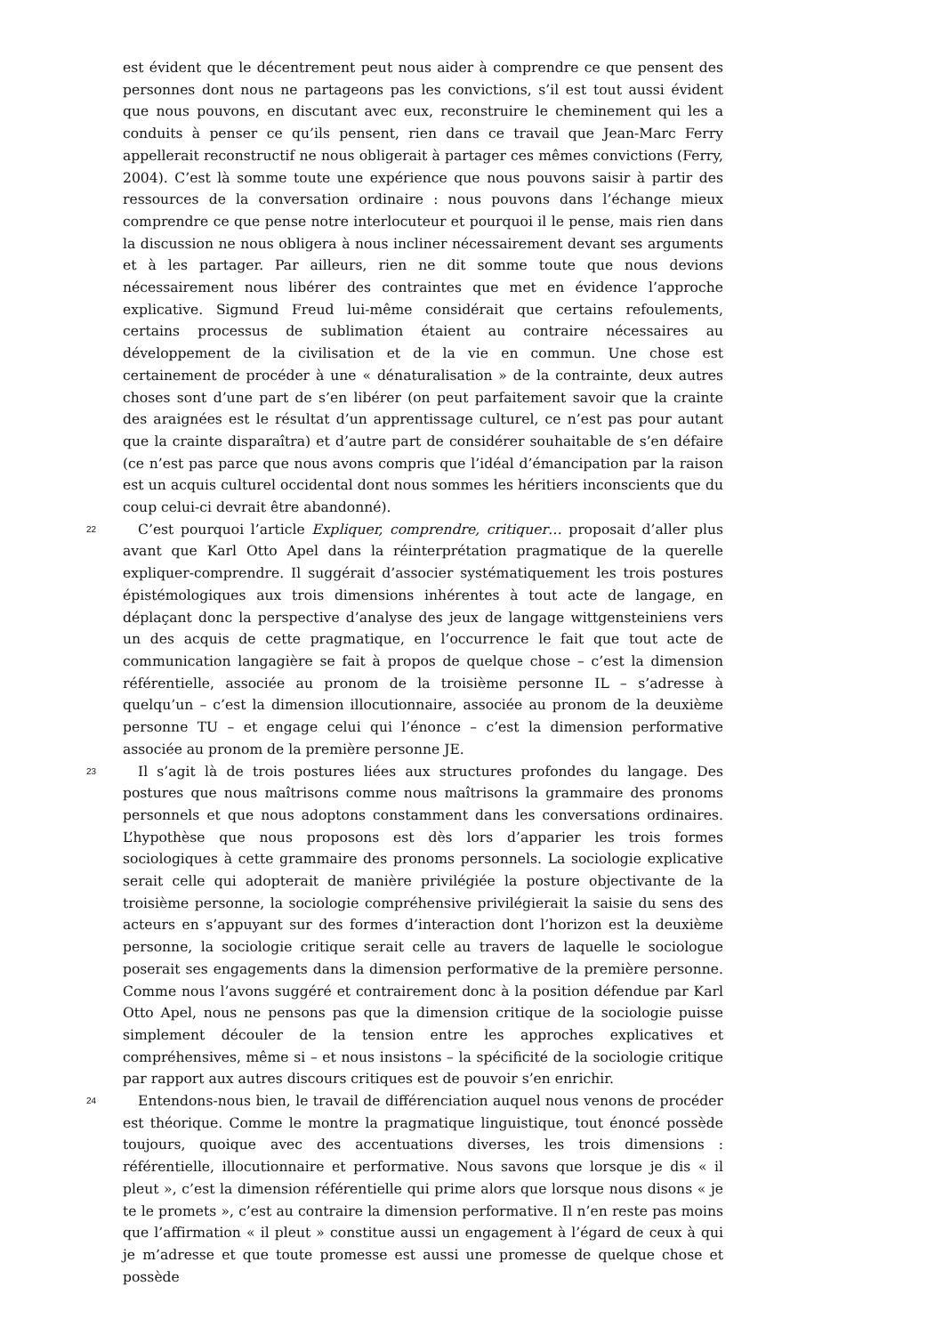est évident que le décentrement peut nous aider à comprendre ce que pensent des personnes dont nous ne partageons pas les convictions, s’il est tout aussi évident que nous pouvons, en discutant avec eux, reconstruire le cheminement qui les a conduits à penser ce qu’ils pensent, rien dans ce travail que Jean-Marc Ferry appellerait reconstructif ne nous obligerait à partager ces mêmes convictions (Ferry, 2004). C’est là somme toute une expérience que nous pouvons saisir à partir des ressources de la conversation ordinaire : nous pouvons dans l’échange mieux comprendre ce que pense notre interlocuteur et pourquoi il le pense, mais rien dans la discussion ne nous obligera à nous incliner nécessairement devant ses arguments et à les partager. Par ailleurs, rien ne dit somme toute que nous devions nécessairement nous libérer des contraintes que met en évidence l’approche explicative. Sigmund Freud lui-même considérait que certains refoulements, certains processus de sublimation étaient au contraire nécessaires au développement de la civilisation et de la vie en commun. Une chose est certainement de procéder à une « dénaturalisation » de la contrainte, deux autres choses sont d’une part de s’en libérer (on peut parfaitement savoir que la crainte des araignées est le résultat d’un apprentissage culturel, ce n’est pas pour autant que la crainte disparaîtra) et d’autre part de considérer souhaitable de s’en défaire (ce n’est pas parce que nous avons compris que l’idéal d’émancipation par la raison est un acquis culturel occidental dont nous sommes les héritiers inconscients que du coup celui-ci devrait être abandonné).
22
C’est pourquoi l’article Expliquer, comprendre, critiquer… proposait d’aller plus avant que Karl Otto Apel dans la réinterprétation pragmatique de la querelle expliquer-comprendre. Il suggérait d’associer systématiquement les trois postures épistémologiques aux trois dimensions inhérentes à tout acte de langage, en déplaçant donc la perspective d’analyse des jeux de langage wittgensteiniens vers un des acquis de cette pragmatique, en l’occurrence le fait que tout acte de communication langagière se fait à propos de quelque chose – c’est la dimension référentielle, associée au pronom de la troisième personne IL – s’adresse à quelqu’un – c’est la dimension illocutionnaire, associée au pronom de la deuxième personne TU – et engage celui qui l’énonce – c’est la dimension performative associée au pronom de la première personne JE.
23
Il s’agit là de trois postures liées aux structures profondes du langage. Des postures que nous maîtrisons comme nous maîtrisons la grammaire des pronoms personnels et que nous adoptons constamment dans les conversations ordinaires. L’hypothèse que nous proposons est dès lors d’apparier les trois formes sociologiques à cette grammaire des pronoms personnels. La sociologie explicative serait celle qui adopterait de manière privilégiée la posture objectivante de la troisième personne, la sociologie compréhensive privilégierait la saisie du sens des acteurs en s’appuyant sur des formes d’interaction dont l’horizon est la deuxième personne, la sociologie critique serait celle au travers de laquelle le sociologue poserait ses engagements dans la dimension performative de la première personne. Comme nous l’avons suggéré et contrairement donc à la position défendue par Karl Otto Apel, nous ne pensons pas que la dimension critique de la sociologie puisse simplement découler de la tension entre les approches explicatives et compréhensives, même si – et nous insistons – la spécificité de la sociologie critique par rapport aux autres discours critiques est de pouvoir s’en enrichir.
24
Entendons-nous bien, le travail de différenciation auquel nous venons de procéder est théorique. Comme le montre la pragmatique linguistique, tout énoncé possède toujours, quoique avec des accentuations diverses, les trois dimensions : référentielle, illocutionnaire et performative. Nous savons que lorsque je dis « il pleut », c’est la dimension référentielle qui prime alors que lorsque nous disons « je te le promets », c’est au contraire la dimension performative. Il n’en reste pas moins que l’affirmation « il pleut » constitue aussi un engagement à l’égard de ceux à qui je m’adresse et que toute promesse est aussi une promesse de quelque chose et possède